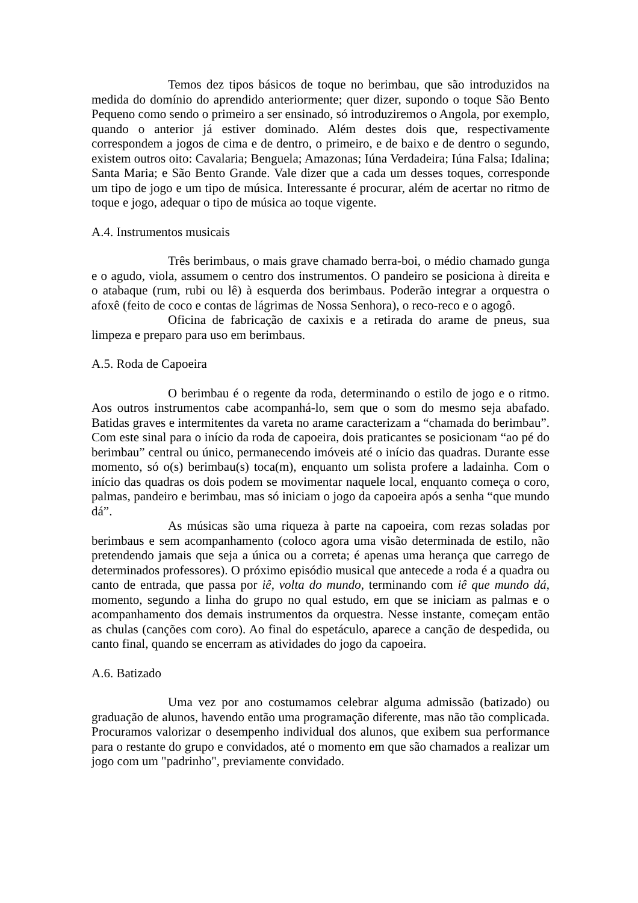Temos dez tipos básicos de toque no berimbau, que são introduzidos na medida do domínio do aprendido anteriormente; quer dizer, supondo o toque São Bento Pequeno como sendo o primeiro a ser ensinado, só introduziremos o Angola, por exemplo, quando o anterior já estiver dominado. Além destes dois que, respectivamente correspondem a jogos de cima e de dentro, o primeiro, e de baixo e de dentro o segundo, existem outros oito: Cavalaria; Benguela; Amazonas; Iúna Verdadeira; Iúna Falsa; Idalina; Santa Maria; e São Bento Grande. Vale dizer que a cada um desses toques, corresponde um tipo de jogo e um tipo de música. Interessante é procurar, além de acertar no ritmo de toque e jogo, adequar o tipo de música ao toque vigente.
A.4. Instrumentos musicais
Três berimbaus, o mais grave chamado berra-boi, o médio chamado gunga e o agudo, viola, assumem o centro dos instrumentos. O pandeiro se posiciona à direita e o atabaque (rum, rubi ou lê) à esquerda dos berimbaus. Poderão integrar a orquestra o afoxê (feito de coco e contas de lágrimas de Nossa Senhora), o reco-reco e o agogô.
Oficina de fabricação de caxixis e a retirada do arame de pneus, sua limpeza e preparo para uso em berimbaus.
A.5. Roda de Capoeira
O berimbau é o regente da roda, determinando o estilo de jogo e o ritmo. Aos outros instrumentos cabe acompanhá-lo, sem que o som do mesmo seja abafado. Batidas graves e intermitentes da vareta no arame caracterizam a “chamada do berimbau”. Com este sinal para o início da roda de capoeira, dois praticantes se posicionam “ao pé do berimbau” central ou único, permanecendo imóveis até o início das quadras. Durante esse momento, só o(s) berimbau(s) toca(m), enquanto um solista profere a ladainha. Com o início das quadras os dois podem se movimentar naquele local, enquanto começa o coro, palmas, pandeiro e berimbau, mas só iniciam o jogo da capoeira após a senha “que mundo dá”.
As músicas são uma riqueza à parte na capoeira, com rezas soladas por berimbaus e sem acompanhamento (coloco agora uma visão determinada de estilo, não pretendendo jamais que seja a única ou a correta; é apenas uma herança que carrego de determinados professores). O próximo episódio musical que antecede a roda é a quadra ou canto de entrada, que passa por iê, volta do mundo, terminando com iê que mundo dá, momento, segundo a linha do grupo no qual estudo, em que se iniciam as palmas e o acompanhamento dos demais instrumentos da orquestra. Nesse instante, começam então as chulas (canções com coro). Ao final do espetáculo, aparece a canção de despedida, ou canto final, quando se encerram as atividades do jogo da capoeira.
A.6. Batizado
Uma vez por ano costumamos celebrar alguma admissão (batizado) ou graduação de alunos, havendo então uma programação diferente, mas não tão complicada. Procuramos valorizar o desempenho individual dos alunos, que exibem sua performance para o restante do grupo e convidados, até o momento em que são chamados a realizar um jogo com um "padrinho", previamente convidado.